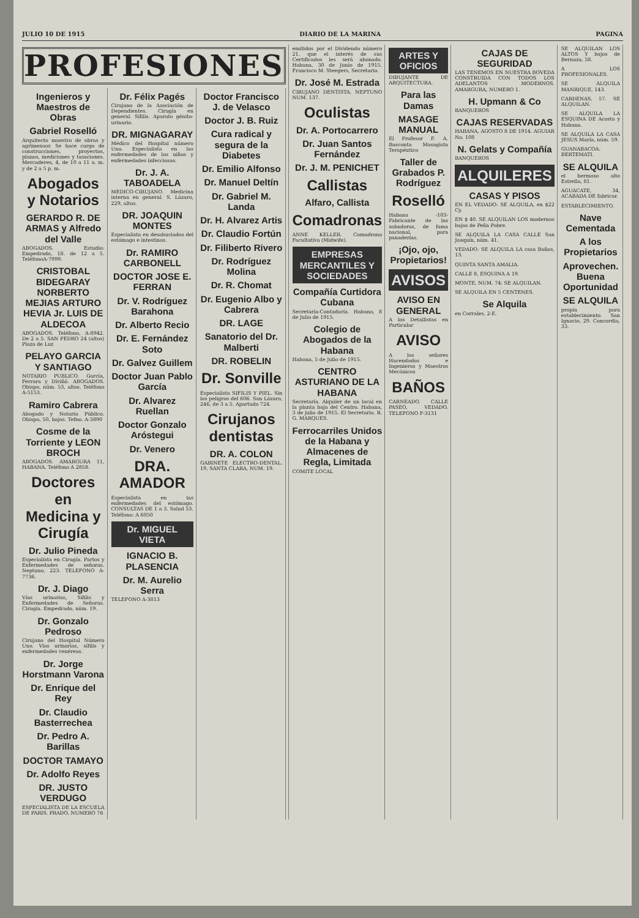JULIO 10 DE 1915 DIARIO DE LA MARINA PAGINA
PROFESIONES
Ingenieros y Maestros de Obras
Gabriel Roselló
Arquitecto maestro de obras y agrimensor. Se hace cargo de construcciones, proyectos, planos, mediciones y tasaciones. Mercaderes, 4, de 10 a 11 a. m. y de 2 a 5 p. m.
Abogados y Notarios
GERARDO R. DE ARMAS y Alfredo del Valle
ABOGADOS. Estudio: Empedrado, 18. de 12 a 5. TeléfonoA-7999.
CRISTOBAL BIDEGARAY NORBERTO MEJIAS ARTURO HEVIA Jr. LUIS DE ALDECOA
ABOGADOS. Teléfono, A-8942. De 2 a 5. SAN PEDRO 24 (altos) Plaza de Luz
PELAYO GARCIA Y SANTIAGO
NOTARIO PUBLICO. García, Ferrara y Diviñó. ABOGADOS. Obispo, núm. 53, altos. Teléfono A-5153.
Ramiro Cabrera
Abogado y Notario Público. Obispo, 50, bajos. Tefno. A-3890
Cosme de la Torriente y LEON BROCH
ABOGADOS. AMARGURA 11, HABANA. Teléfono A 2858.
Doctores en Medicina y Cirugía
Dr. Julio Pineda
Especialista en Cirugía. Partos y Enfermedades de señoras. Neptuno, 223. TELEFONO A-7736.
Dr. J. Diago
Vías urinarias, Sífilis y Enfermedades de Señoras. Cirugía. Empedrado, núm. 19.
Dr. Gonzalo Pedroso
Cirujano del Hospital Número Uno. Vías urinarias, sífilis y enfermedades venéreas.
Dr. Jorge Horstmann Varona
Dr. Enrique del Rey
Dr. Claudio Basterrechea
Dr. Pedro A. Barillas
DOCTOR TAMAYO
Dr. Adolfo Reyes
DR. JUSTO VERDUGO
ESPECIALISTA DE LA ESCUELA DE PARIS. PRADO, NUMERO 76
Dr. Félix Pagés
Cirujano de la Asociación de Dependientes. Cirugía en general. Sífilis. Aparato génito-urinario.
DR. MIGNAGARAY
Médico del Hospital número Uno. Especialista en las enfermedades de los niños y enfermedades infecciosas.
Dr. J. A. TABOADELA
MEDICO-CIRUJANO. Medicina interna en general. S. Lázaro, 229, altos.
DR. JOAQUIN MONTES
Especialista en desabuciados del estómago e intestinos.
Dr. RAMIRO CARBONELL
DOCTOR JOSE E. FERRAN
Dr. V. Rodríguez Barahona
Dr. Alberto Recio
Dr. E. Fernández Soto
Dr. Galvez Guillem
Doctor Juan Pablo García
Dr. Alvarez Ruellan
Doctor Gonzalo Aróstegui
Dr. Venero
DRA. AMADOR
Especialista en las enfermedades del estómago. CONSULTAS DE 1 a 3. Salud 53. Teléfono: A 6050
Dr. MIGUEL VIETA
IGNACIO B. PLASENCIA
Dr. M. Aurelio Serra
TELEFONO A-3813
Doctor Francisco J. de Velasco
Doctor J. B. Ruiz
Cura radical y segura de la Diabetes
Dr. Emilio Alfonso
Dr. Manuel Deltín
Dr. Gabriel M. Landa
Dr. H. Alvarez Artis
Dr. Claudio Fortún
Dr. Filiberto Rivero
Dr. Rodríguez Molina
Dr. R. Chomat
Dr. Eugenio Albo y Cabrera
DR. LAGE
Sanatorio del Dr. Malberti
DR. ROBELIN
Dr. Sonville
Especialista SIFILIS Y PIEL. Sin los peligros del 606. San Lázaro, 246, de 3 a 5. Apartado 724.
Cirujanos dentistas
DR. A. COLON
GABINETE ELECTRO-DENTAL. 19, SANTA CLARA, NUM. 19.
emitidos por el Dividendo número 21, que el interés de sus Certificados les será abonado. Habana, 30 de Junio de 1915. Francisco M. Steegers, Secretario.
Dr. José M. Estrada
CIRUJANO DENTISTA. NEPTUNO NUM. 137.
Oculistas
Dr. A. Portocarrero
Dr. Juan Santos Fernández
Dr. J. M. PENICHET
Callistas
Alfaro, Callista
Comadronas
ANNE KELLER. Comadrona Facultativa (Midwife).
EMPRESAS MERCANTILES Y SOCIEDADES
Compañía Curtidora Cubana
Secretaría-Contaduría. Habana, 8 de Julio de 1915.
Colegio de Abogados de la Habana
Habana, 5 de Julio de 1915.
CENTRO ASTURIANO DE LA HABANA
Secretaría. Alquiler de un local en la planta baja del Centro. Habana, 3 de julio de 1915. El Secretario. R. G. MARQUES.
Ferrocarriles Unidos de la Habana y Almacenes de Regla, Limitada
COMITE LOCAL
ARTES Y OFICIOS
DIBUJANTE DE ARQUITECTURA.
Para las Damas
MASAGE MANUAL
El Profesor F. A. Basconta Masagista Terapéutico
Taller de Grabados P. Rodríguez
Roselló
Habana -103- Fabricante de las sobadoras, de fama nacional, para panaderías.
¡Ojo, ojo, Propietarios!
AVISOS
AVISO EN GENERAL
A los Detallistas en Particular
AVISO
A los señores Hacendados e Ingenieros y Maestros Mecánicos
BAÑOS
CARNEADO. CALLE PASEO, VEDADO. TELEFONO F-3131
CAJAS DE SEGURIDAD
LAS TENEMOS EN NUESTRA BOVEDA CONSTRUIDA CON TODOS LOS ADELANTOS MODERNOS. AMARGURA, NUMERO 1.
H. Upmann & Co
BANQUEROS
CAJAS RESERVADAS
HABANA, AGOSTO 8 DE 1914. AGUIAR No. 108
N. Gelats y Compañía
BANQUEROS
ALQUILERES
CASAS Y PISOS
EN EL VEDADO: SE ALQUILA, en $22 Cy.
EN $ 40. SE ALQUILAN LOS modernos bajos de Peña Pobre.
SE ALQUILA LA CASA CALLE San Joaquín, núm. 41.
VEDADO: SE ALQUILA LA casa Baños, 13.
QUINTA SANTA AMALIA.
CALLE 8, ESQUINA A 19.
MONTE, NUM. 74: SE ALQUILAN.
SE ALQUILA EN 5 CENTENES.
Se Alquila
en Corrales, 2-E.
SE ALQUILAN LOS ALTOS Y bajos de Bernaza, 58.
A LOS PROFESIONALES.
SE ALQUILA MANRIQUE, 143.
CARDENAS, 57. SE ALQUILAN.
SE ALQUILA LA ESQUINA DE Acosta y Habana.
SE ALQUILA LA CASA JESUS María, núm. 59.
GUANABACOA: BERTEMATI.
SE ALQUILA
el hermoso alto Estrella, 81.
AGUACATE, 34, ACABADA DE fabricar.
ESTABLECIMIENTO.
Nave Cementada
A los Propietarios
Aprovechen. Buena Oportunidad
SE ALQUILA
propia para establecimiento. San Ignacio, 29. Concordia, 33.